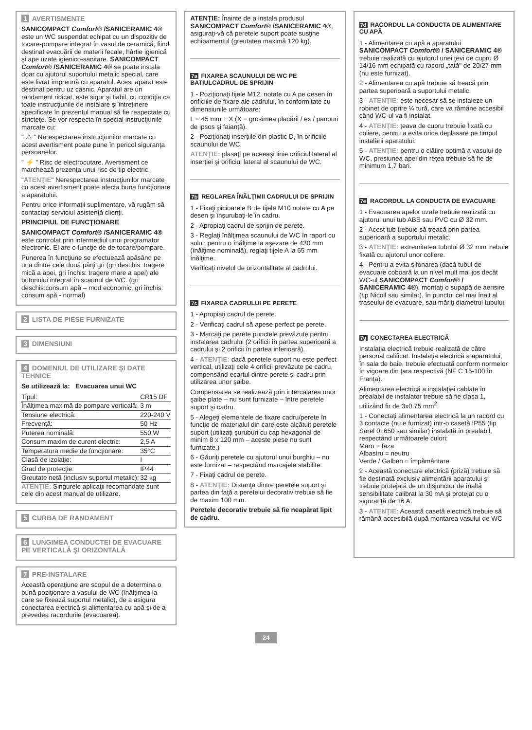1 AVERTISMENTE
SANICOMPACT Comfort® /SANICERAMIC 4® este un WC suspendat echipat cu un dispozitiv de tocare-pompare integrat în vasul de ceramică, fiind destinat evacuării de materii fecale, hârtie igienică şi ape uzate igienico-sanitare. SANICOMPACT Comfort® /SANICERAMIC 4® se poate instala doar cu ajutorul suportului metalic special, care este livrat împreună cu aparatul. Acest aparat este destinat pentru uz casnic. Aparatul are un randament ridicat, este sigur şi fiabil, cu condiţia ca toate instrucţiunile de instalare şi întreţinere specificate în prezentul manual să fie respectate cu stricteţe. Se vor respecta în special instrucţiunile marcate cu:
" ⚠ " Nerespectarea instrucţiunilor marcate cu acest avertisment poate pune în pericol siguranţa persoanelor.
" ⚡ " Risc de electrocutare. Avertisment ce marchează prezenţa unui risc de tip electric.
"ATENŢIE" Nerespectarea instrucţiunilor marcate cu acest avertisment poate afecta buna funcţionare a aparatului.
Pentru orice informaţii suplimentare, vă rugăm să contactaţi serviciul asistenţă clienţi.
PRINCIPIUL DE FUNCŢIONARE
SANICOMPACT Comfort® /SANICERAMIC 4® este controlat prin intermediul unui programator electronic. El are o funcţie de de tocare/pompare.
Punerea în funcţiune se efectuează apăsând pe una dintre cele două părţi gri (gri deschis: tragere mică a apei, gri închis: tragere mare a apei) ale butonului integrat în scaunul de WC. (gri deschis:consum apă – mod economic, gri închis: consum apă - normal)
2 LISTA DE PIESE FURNIZATE
3 DIMENSIUNI
4 DOMENIUL DE UTILIZARE ŞI DATE TEHNICE
Se utilizează la: Evacuarea unui WC
| Tipul: | CR15 DF |
| Înălţimea maximă de pompare verticală: | 3 m |
| Tensiune electrică: | 220-240 V |
| Frecvenţă: | 50 Hz |
| Puterea nominală: | 550 W |
| Consum maxim de curent electric: | 2,5 A |
| Temperatura medie de funcţionare: | 35°C |
| Clasă de izolaţie: | I |
| Grad de protecţie: | IP44 |
| Greutate netă (inclusiv suportul metalic): | 32 kg |
ATENŢIE: Singurele aplicaţii recomandate sunt cele din acest manual de utilizare.
5 CURBA DE RANDAMENT
6 LUNGIMEA CONDUCTEI DE EVACUARE PE VERTICALĂ ŞI ORIZONTALĂ
7 PRE-INSTALARE
Această operaţiune are scopul de a determina o bună poziţionare a vasului de WC (înălţimea la care se fixează suportul metalic), de a asigura conectarea electrică şi alimentarea cu apă şi de a prevedea racordurile (evacuarea).
ATENŢIE: Înainte de a instala produsul SANICOMPACT Comfort® /SANICERAMIC 4®, asiguraţi-vă că peretele suport poate susţine echipamentul (greutatea maximă 120 kg).
7a FIXAREA SCAUNULUI DE WC PE BATIULCADRUL DE SPRIJIN
1 - Poziţionaţi tijele M12, notate cu A pe desen în orificiile de fixare ale cadrului, în conformitate cu dimensiunile următoare:
L = 45 mm + X (X = grosimea placării / ex / panouri de ipsos şi faianţă).
2 - Poziţionaţi inserţiile din plastic D, în orificiile scaunului de WC.
ATENŢIE: plasaţi pe aceeaşi linie orificiul lateral al inserţiei şi orificiul lateral al scaunului de WC.
7b REGLAREA ÎNĂLŢIMII CADRULUI DE SPRIJIN
1 - Fixaţi picioarele B de tijele M10 notate cu A pe desen şi înşurubaţi-le în cadru.
2 - Apropiaţi cadrul de sprijin de perete.
3 - Reglaţi înălţimea scaunului de WC în raport cu solul: pentru o înălţime la aşezare de 430 mm (înălţime nominală), reglaţi tijele A la 65 mm înălţime.
Verificaţi nivelul de orizontalitate al cadrului.
7c FIXAREA CADRULUI PE PERETE
1 - Apropiaţi cadrul de perete.
2 - Verificaţi cadrul să apese perfect pe perete.
3 - Marcaţi pe perete punctele prevăzute pentru instalarea cadrului (2 orificii în partea superioară a cadrului şi 2 orificii în partea inferioară).
4 - ATENŢIE: dacă peretele suport nu este perfect vertical, utilizaţi cele 4 orificii prevăzute pe cadru, compensând ecartul dintre perete şi cadru prin utilizarea unor şaibe.
Compensarea se realizează prin intercalarea unor şaibe plate – nu sunt furnizate – între peretele suport şi cadru.
5 - Alegeţi elementele de fixare cadru/perete în funcţie de materialul din care este alcătuit peretele suport (utilizaţi şuruburi cu cap hexagonal de minim 8 x 120 mm – aceste piese nu sunt furnizate.)
6 - Găuriţi peretele cu ajutorul unui burghiu – nu este furnizat – respectând marcajele stabilite.
7 - Fixaţi cadrul de perete.
8 - ATENŢIE: Distanţa dintre peretele suport şi partea din faţă a peretelui decorativ trebuie să fie de maxim 100 mm.
Peretele decorativ trebuie să fie neapărat lipit de cadru.
7d RACORDUL LA CONDUCTA DE ALIMENTARE CU APĂ
1 - Alimentarea cu apă a aparatului SANICOMPACT Comfort® / SANICERAMIC 4® trebuie realizată cu ajutorul unei ţevi de cupru Ø 14/16 mm echipată cu racord „tată" de 20/27 mm (nu este furnizat).
2 - Alimentarea cu apă trebuie să treacă prin partea superioară a suportului metalic.
3 - ATENŢIE: este necesar să se instaleze un robinet de oprire ¼ tură, care va rămâne accesibil când WC-ul va fi instalat.
4 - ATENŢIE: ţeava de cupru trebuie fixată cu coliere, pentru a evita orice deplasare pe timpul instalării aparatului.
5 - ATENŢIE: pentru o clătire optimă a vasului de WC, presiunea apei din reţea trebuie să fie de minimum 1,7 bari.
7e RACORDUL LA CONDUCTA DE EVACUARE
1 - Evacuarea apelor uzate trebuie realizată cu ajutorul unui tub ABS sau PVC cu Ø 32 mm.
2 - Acest tub trebuie să treacă prin partea superioară a suportului metalic.
3 - ATENŢIE: extremitatea tubului Ø 32 mm trebuie fixată cu ajutorul unor coliere.
4 - Pentru a evita sifonarea (dacă tubul de evacuare coboară la un nivel mult mai jos decât WC-ul SANICOMPACT Comfort® / SANICERAMIC 4®), montaţi o supapă de aerisire (tip Nicoll sau similar), în punctul cel mai înalt al traseului de evacuare, sau măriţi diametrul tubului.
7g CONECTAREA ELECTRICĂ
Instalaţia electrică trebuie realizată de către personal calificat. Instalaţia electrică a aparatului, în sala de baie, trebuie efectuată conform normelor în vigoare din ţara respectivă (NF C 15-100 în Franţa).
Alimentarea electrică a instalaţiei cablate în prealabil de instalator trebuie să fie clasa 1, utilizând fir de 3x0.75 mm<sup>2</sup>.
1 - Conectaţi alimentarea electrică la un racord cu 3 contacte (nu e furnizat) într-o casetă IP55 (tip Sarel 01650 sau similar) instalată în prealabil, respectând următoarele culori:
Maro = faza
Albastru = neutru
Verde / Galben = împământare
2 - Această conectare electrică (priză) trebuie să fie destinată exclusiv alimentării aparatului şi trebuie protejată de un disjunctor de înaltă sensibilitate calibrat la 30 mA şi protejat cu o siguranţă de 16 A.
3 - ATENŢIE: Această casetă electrică trebuie să rămână accesibilă după montarea vasului de WC
24